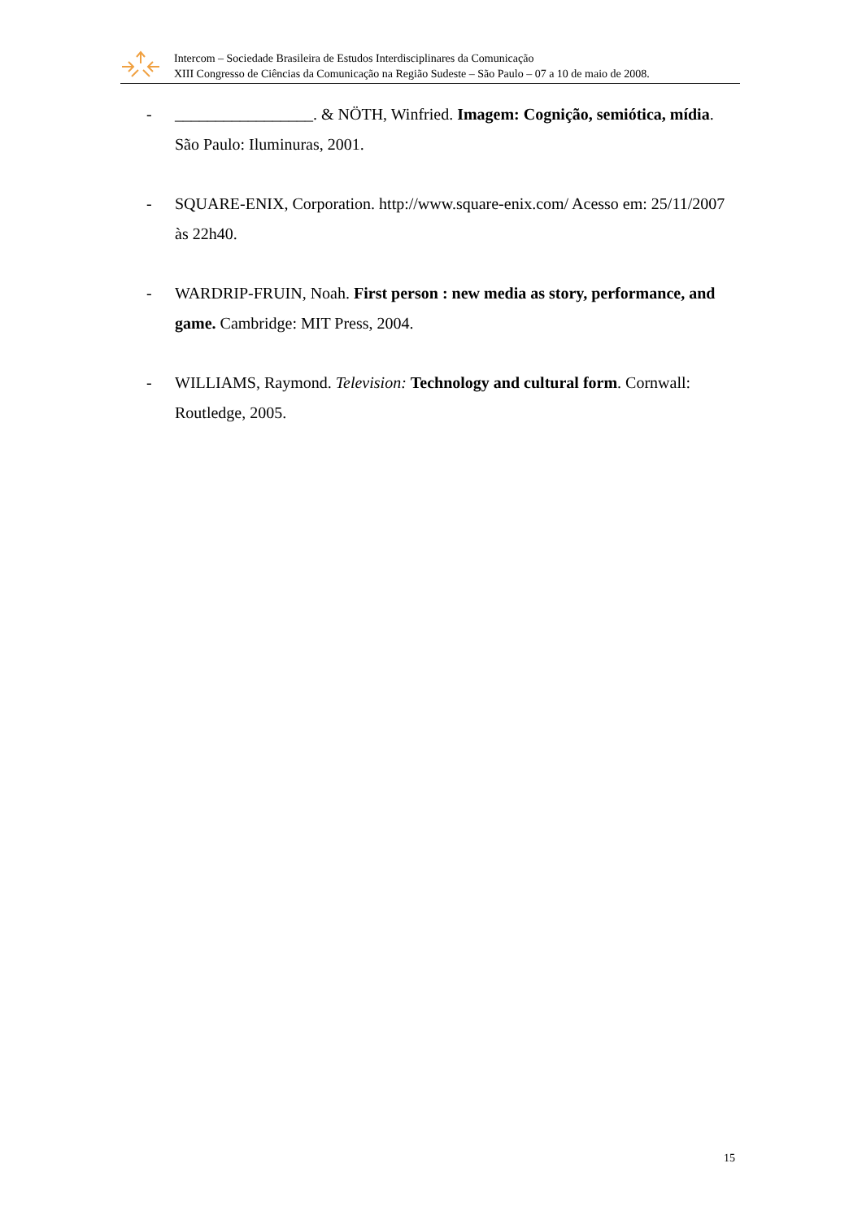Intercom – Sociedade Brasileira de Estudos Interdisciplinares da Comunicação
XIII Congresso de Ciências da Comunicação na Região Sudeste – São Paulo – 07 a 10 de maio de 2008.
- _________________. & NÖTH, Winfried. Imagem: Cognição, semiótica, mídia. São Paulo: Iluminuras, 2001.
- SQUARE-ENIX, Corporation. http://www.square-enix.com/ Acesso em: 25/11/2007 às 22h40.
- WARDRIP-FRUIN, Noah. First person : new media as story, performance, and game. Cambridge: MIT Press, 2004.
- WILLIAMS, Raymond. Television: Technology and cultural form. Cornwall: Routledge, 2005.
15